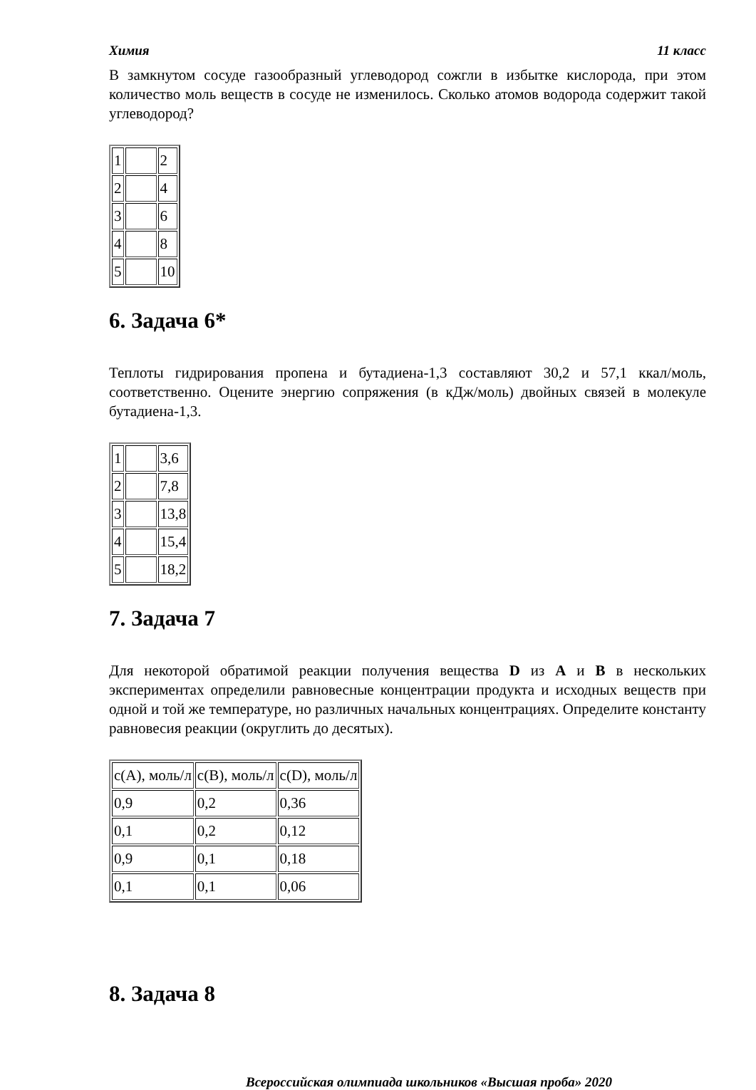Химия 11 класс
В замкнутом сосуде газообразный углеводород сожгли в избытке кислорода, при этом количество моль веществ в сосуде не изменилось. Сколько атомов водорода содержит такой углеводород?
| 1 | | 2 |
| 2 | | 4 |
| 3 | | 6 |
| 4 | | 8 |
| 5 | | 10 |
6. Задача 6*
Теплоты гидрирования пропена и бутадиена-1,3 составляют 30,2 и 57,1 ккал/моль, соответственно. Оцените энергию сопряжения (в кДж/моль) двойных связей в молекуле бутадиена-1,3.
| 1 | | 3,6 |
| 2 | | 7,8 |
| 3 | | 13,8 |
| 4 | | 15,4 |
| 5 | | 18,2 |
7. Задача 7
Для некоторой обратимой реакции получения вещества D из A и B в нескольких экспериментах определили равновесные концентрации продукта и исходных веществ при одной и той же температуре, но различных начальных концентрациях. Определите константу равновесия реакции (округлить до десятых).
| c(A), моль/л | c(B), моль/л | c(D), моль/л |
| 0,9 | 0,2 | 0,36 |
| 0,1 | 0,2 | 0,12 |
| 0,9 | 0,1 | 0,18 |
| 0,1 | 0,1 | 0,06 |
8. Задача 8
Всероссийская олимпиада школьников «Высшая проба» 2020